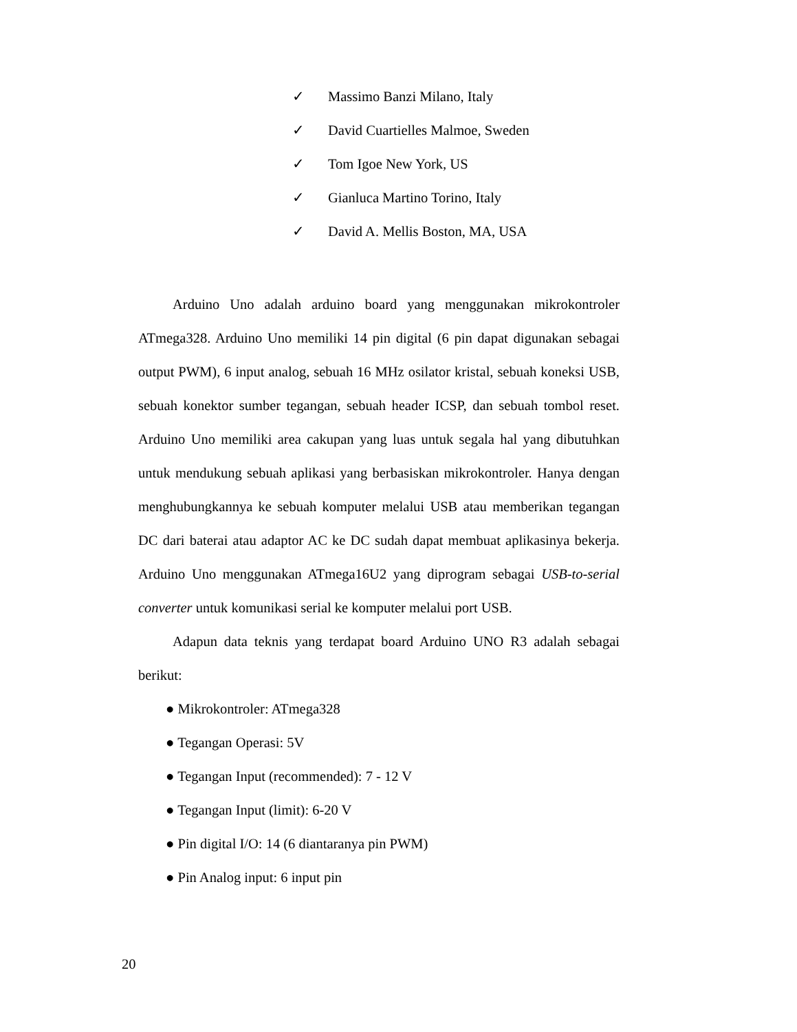✓ Massimo Banzi Milano, Italy
✓ David Cuartielles Malmoe, Sweden
✓ Tom Igoe New York, US
✓ Gianluca Martino Torino, Italy
✓ David A. Mellis Boston, MA, USA
Arduino Uno adalah arduino board yang menggunakan mikrokontroler ATmega328. Arduino Uno memiliki 14 pin digital (6 pin dapat digunakan sebagai output PWM), 6 input analog, sebuah 16 MHz osilator kristal, sebuah koneksi USB, sebuah konektor sumber tegangan, sebuah header ICSP, dan sebuah tombol reset. Arduino Uno memiliki area cakupan yang luas untuk segala hal yang dibutuhkan untuk mendukung sebuah aplikasi yang berbasiskan mikrokontroler. Hanya dengan menghubungkannya ke sebuah komputer melalui USB atau memberikan tegangan DC dari baterai atau adaptor AC ke DC sudah dapat membuat aplikasinya bekerja. Arduino Uno menggunakan ATmega16U2 yang diprogram sebagai USB-to-serial converter untuk komunikasi serial ke komputer melalui port USB.
Adapun data teknis yang terdapat board Arduino UNO R3 adalah sebagai berikut:
● Mikrokontroler: ATmega328
● Tegangan Operasi: 5V
● Tegangan Input (recommended): 7 - 12 V
● Tegangan Input (limit): 6-20 V
● Pin digital I/O: 14 (6 diantaranya pin PWM)
● Pin Analog input: 6 input pin
20